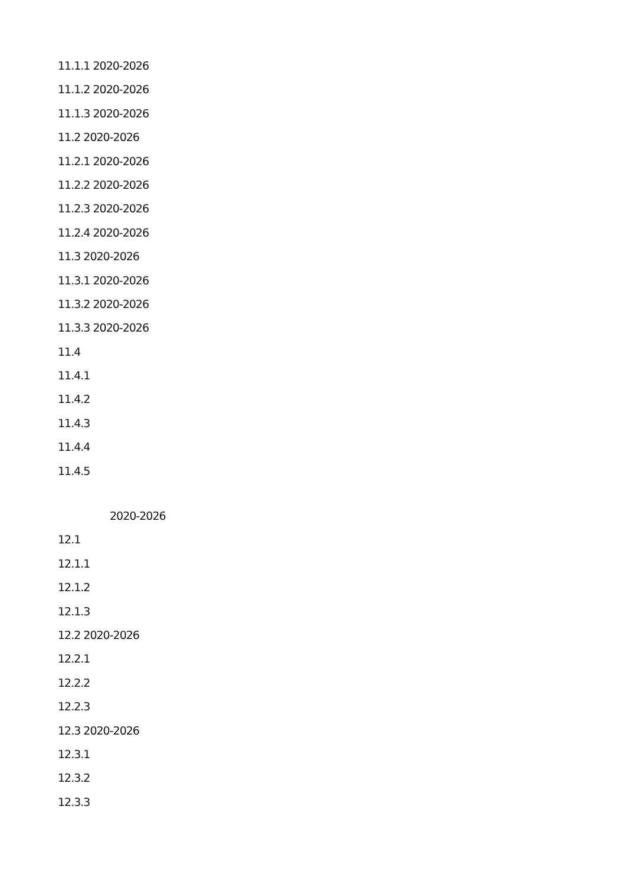11.1.1 2020-2026
11.1.2 2020-2026
11.1.3 2020-2026
11.2 2020-2026
11.2.1 2020-2026
11.2.2 2020-2026
11.2.3 2020-2026
11.2.4 2020-2026
11.3 2020-2026
11.3.1 2020-2026
11.3.2 2020-2026
11.3.3 2020-2026
11.4
11.4.1
11.4.2
11.4.3
11.4.4
11.4.5
2020-2026
12.1
12.1.1
12.1.2
12.1.3
12.2 2020-2026
12.2.1
12.2.2
12.2.3
12.3 2020-2026
12.3.1
12.3.2
12.3.3